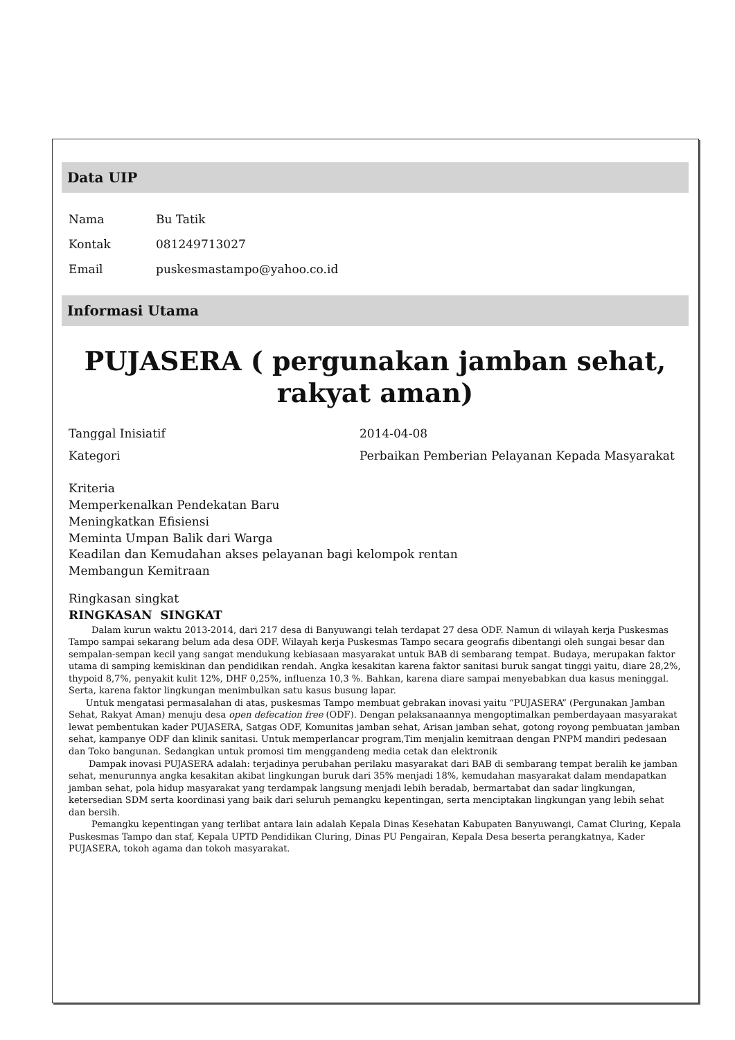Data UIP
| Nama | Bu Tatik |
| Kontak | 081249713027 |
| Email | puskesmastampo@yahoo.co.id |
Informasi Utama
PUJASERA ( pergunakan jamban sehat, rakyat aman)
| Tanggal Inisiatif | 2014-04-08 |
| Kategori | Perbaikan Pemberian Pelayanan Kepada Masyarakat |
Kriteria
Memperkenalkan Pendekatan Baru
Meningkatkan Efisiensi
Meminta Umpan Balik dari Warga
Keadilan dan Kemudahan akses pelayanan bagi kelompok rentan
Membangun Kemitraan
Ringkasan singkat
RINGKASAN SINGKAT
Dalam kurun waktu 2013-2014, dari 217 desa di Banyuwangi telah terdapat 27 desa ODF. Namun di wilayah kerja Puskesmas Tampo sampai sekarang belum ada desa ODF. Wilayah kerja Puskesmas Tampo secara geografis dibentangi oleh sungai besar dan sempalan-sempan kecil yang sangat mendukung kebiasaan masyarakat untuk BAB di sembarang tempat. Budaya, merupakan faktor utama di samping kemiskinan dan pendidikan rendah. Angka kesakitan karena faktor sanitasi buruk sangat tinggi yaitu, diare 28,2%, thypoid 8,7%, penyakit kulit 12%, DHF 0,25%, influenza 10,3 %. Bahkan, karena diare sampai menyebabkan dua kasus meninggal. Serta, karena faktor lingkungan menimbulkan satu kasus busung lapar.
Untuk mengatasi permasalahan di atas, puskesmas Tampo membuat gebrakan inovasi yaitu “PUJASERA” (Pergunakan Jamban Sehat, Rakyat Aman) menuju desa open defecation free (ODF). Dengan pelaksanaannya mengoptimalkan pemberdayaan masyarakat lewat pembentukan kader PUJASERA, Satgas ODF, Komunitas jamban sehat, Arisan jamban sehat, gotong royong pembuatan jamban sehat, kampanye ODF dan klinik sanitasi. Untuk memperlancar program,Tim menjalin kemitraan dengan PNPM mandiri pedesaan dan Toko bangunan. Sedangkan untuk promosi tim menggandeng media cetak dan elektronik
Dampak inovasi PUJASERA adalah: terjadinya perubahan perilaku masyarakat dari BAB di sembarang tempat beralih ke jamban sehat, menurunnya angka kesakitan akibat lingkungan buruk dari 35% menjadi 18%, kemudahan masyarakat dalam mendapatkan jamban sehat, pola hidup masyarakat yang terdampak langsung menjadi lebih beradab, bermartabat dan sadar lingkungan, ketersedian SDM serta koordinasi yang baik dari seluruh pemangku kepentingan, serta menciptakan lingkungan yang lebih sehat dan bersih.
Pemangku kepentingan yang terlibat antara lain adalah Kepala Dinas Kesehatan Kabupaten Banyuwangi, Camat Cluring, Kepala Puskesmas Tampo dan staf, Kepala UPTD Pendidikan Cluring, Dinas PU Pengairan, Kepala Desa beserta perangkatnya, Kader PUJASERA, tokoh agama dan tokoh masyarakat.